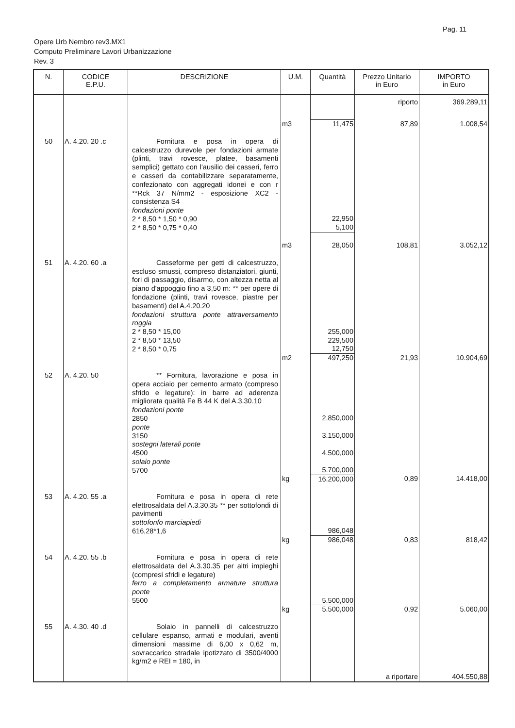Pag. 11
Opere Urb Nembro rev3.MX1
Computo Preliminare Lavori Urbanizzazione
Rev. 3
| N. | CODICE E.P.U. | DESCRIZIONE | U.M. | Quantità | Prezzo Unitario in Euro | IMPORTO in Euro |
| --- | --- | --- | --- | --- | --- | --- |
| | | | | | riporto | 369.289,11 |
| | | | m3 | 11,475 | 87,89 | 1.008,54 |
| 50 | A. 4.20. 20 .c | Fornitura e posa in opera di calcestruzzo durevole per fondazioni armate (plinti, travi rovesce, platee, basamenti semplici) gettato con l'ausilio dei casseri, ferro e casseri da contabilizzare separatamente, confezionato con aggregati idonei e con r **Rck 37 N/mm2 - esposizione XC2 - consistenza S4 fondazioni ponte 2 * 8,50 * 1,50 * 0,90 2 * 8,50 * 0,75 * 0,40 | | 22,950 5,100 | | |
| | | | m3 | 28,050 | 108,81 | 3.052,12 |
| 51 | A. 4.20. 60 .a | Casseforme per getti di calcestruzzo, escluso smussi, compreso distanziatori, giunti, fori di passaggio, disarmo, con altezza netta al piano d'appoggio fino a 3,50 m: ** per opere di fondazione (plinti, travi rovesce, piastre per basamenti) del A.4.20.20 fondazioni struttura ponte attraversamento roggia 2 * 8,50 * 15,00 2 * 8,50 * 13,50 2 * 8,50 * 0,75 | | 255,000 229,500 12,750 | | |
| | | | m2 | 497,250 | 21,93 | 10.904,69 |
| 52 | A. 4.20. 50 | ** Fornitura, lavorazione e posa in opera acciaio per cemento armato (compreso sfrido e legature): in barre ad aderenza migliorata qualità Fe B 44 K del A.3.30.10 fondazioni ponte 2850 ponte 3150 sostegni laterali ponte 4500 solaio ponte 5700 | | 2.850,000 3.150,000 4.500,000 5.700,000 | | |
| | | | kg | 16.200,000 | 0,89 | 14.418,00 |
| 53 | A. 4.20. 55 .a | Fornitura e posa in opera di rete elettrosaldata del A.3.30.35 ** per sottofondi di pavimenti sottofonfo marciapiedi 616,28*1,6 | | 986,048 | | |
| | | | kg | 986,048 | 0,83 | 818,42 |
| 54 | A. 4.20. 55 .b | Fornitura e posa in opera di rete elettrosaldata del A.3.30.35 per altri impieghi (compresi sfridi e legature) ferro a completamento armature struttura ponte 5500 | | 5.500,000 | | |
| | | | kg | 5.500,000 | 0,92 | 5.060,00 |
| 55 | A. 4.30. 40 .d | Solaio in pannelli di calcestruzzo cellulare espanso, armati e modulari, aventi dimensioni massime di 6,00 x 0,62 m, sovraccarico stradale ipotizzato di 3500/4000 kg/m2 e REI = 180, in | | | | |
| | | | | | a riportare | 404.550,88 |